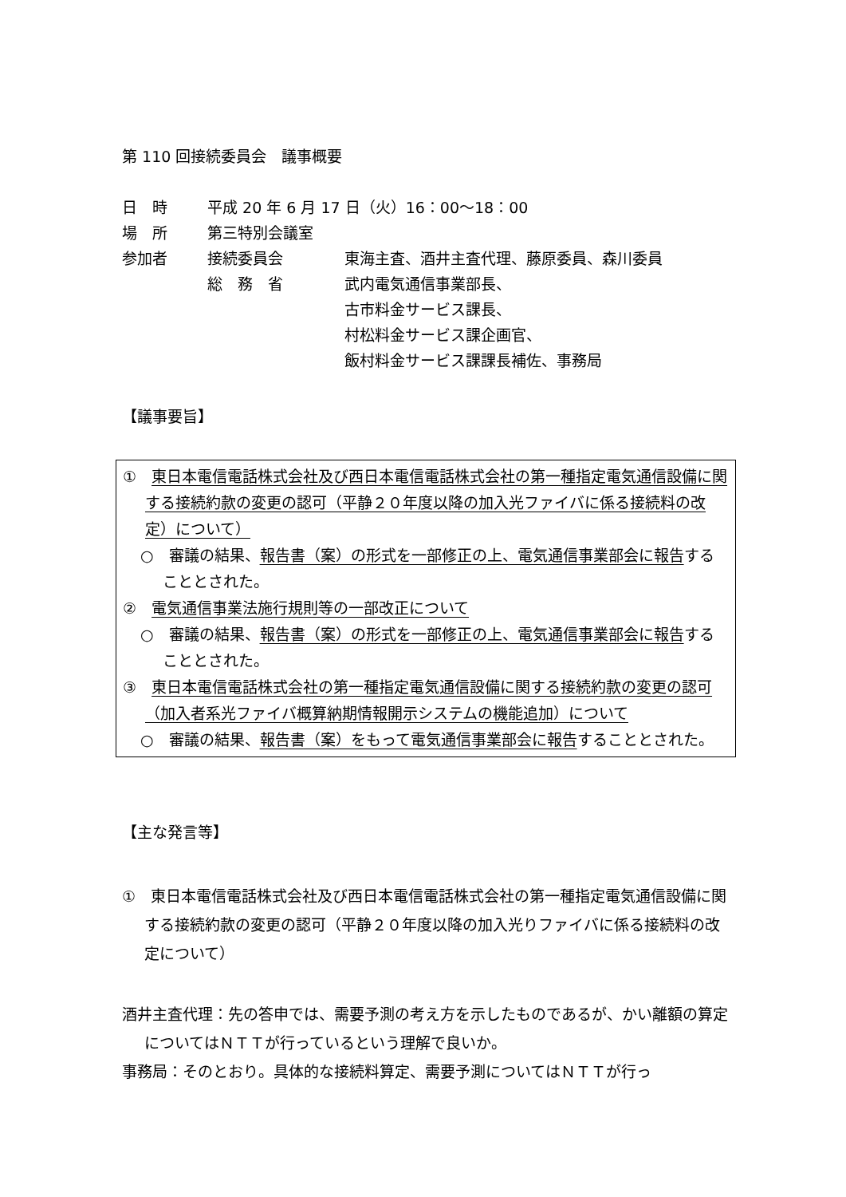第 110 回接続委員会　議事概要
| 日 時 | 平成 20 年 6 月 17 日（火）16：00～18：00 | |
| 場 所 | 第三特別会議室 | |
| 参加者 | 接続委員会 | 東海主査、酒井主査代理、藤原委員、森川委員 |
| | 総 務 省 | 武内電気通信事業部長、 古市料金サービス課長、 村松料金サービス課企画官、 飯村料金サービス課課長補佐、事務局 |
【議事要旨】
①　東日本電信電話株式会社及び西日本電信電話株式会社の第一種指定電気通信設備に関する接続約款の変更の認可（平静２０年度以降の加入光ファイバに係る接続料の改定）について）
○　審議の結果、報告書（案）の形式を一部修正の上、電気通信事業部会に報告することとされた。
②　電気通信事業法施行規則等の一部改正について
○　審議の結果、報告書（案）の形式を一部修正の上、電気通信事業部会に報告することとされた。
③　東日本電信電話株式会社の第一種指定電気通信設備に関する接続約款の変更の認可（加入者系光ファイバ概算納期情報開示システムの機能追加）について
○　審議の結果、報告書（案）をもって電気通信事業部会に報告することとされた。
【主な発言等】
①　東日本電信電話株式会社及び西日本電信電話株式会社の第一種指定電気通信設備に関する接続約款の変更の認可（平静２０年度以降の加入光りファイバに係る接続料の改定について）
酒井主査代理：先の答申では、需要予測の考え方を示したものであるが、かい離額の算定についてはＮＴＴが行っているという理解で良いか。
事務局：そのとおり。具体的な接続料算定、需要予測についてはＮＴＴが行っ